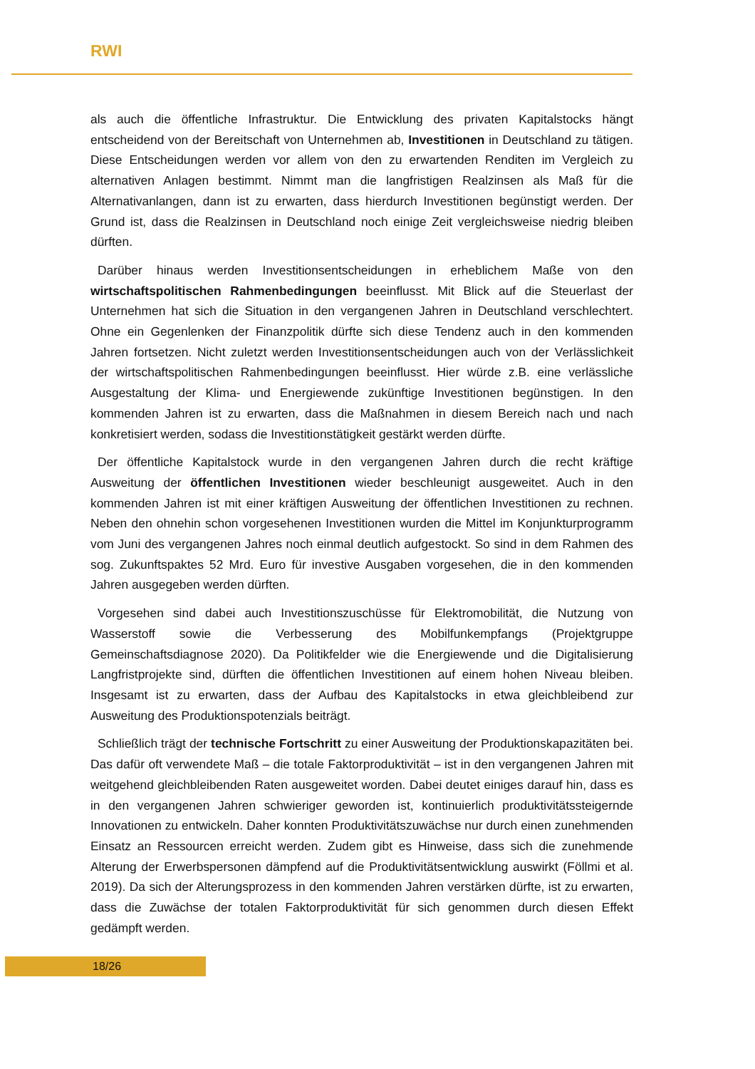RWI
als auch die öffentliche Infrastruktur. Die Entwicklung des privaten Kapitalstocks hängt entscheidend von der Bereitschaft von Unternehmen ab, Investitionen in Deutschland zu tätigen. Diese Entscheidungen werden vor allem von den zu erwartenden Renditen im Vergleich zu alternativen Anlagen bestimmt. Nimmt man die langfristigen Realzinsen als Maß für die Alternativanlangen, dann ist zu erwarten, dass hierdurch Investitionen begünstigt werden. Der Grund ist, dass die Realzinsen in Deutschland noch einige Zeit vergleichsweise niedrig bleiben dürften.
Darüber hinaus werden Investitionsentscheidungen in erheblichem Maße von den wirtschaftspolitischen Rahmenbedingungen beeinflusst. Mit Blick auf die Steuerlast der Unternehmen hat sich die Situation in den vergangenen Jahren in Deutschland verschlechtert. Ohne ein Gegenlenken der Finanzpolitik dürfte sich diese Tendenz auch in den kommenden Jahren fortsetzen. Nicht zuletzt werden Investitionsentscheidungen auch von der Verlässlichkeit der wirtschaftspolitischen Rahmenbedingungen beeinflusst. Hier würde z.B. eine verlässliche Ausgestaltung der Klima- und Energiewende zukünftige Investitionen begünstigen. In den kommenden Jahren ist zu erwarten, dass die Maßnahmen in diesem Bereich nach und nach konkretisiert werden, sodass die Investitionstätigkeit gestärkt werden dürfte.
Der öffentliche Kapitalstock wurde in den vergangenen Jahren durch die recht kräftige Ausweitung der öffentlichen Investitionen wieder beschleunigt ausgeweitet. Auch in den kommenden Jahren ist mit einer kräftigen Ausweitung der öffentlichen Investitionen zu rechnen. Neben den ohnehin schon vorgesehenen Investitionen wurden die Mittel im Konjunkturprogramm vom Juni des vergangenen Jahres noch einmal deutlich aufgestockt. So sind in dem Rahmen des sog. Zukunftspaktes 52 Mrd. Euro für investive Ausgaben vorgesehen, die in den kommenden Jahren ausgegeben werden dürften.
Vorgesehen sind dabei auch Investitionszuschüsse für Elektromobilität, die Nutzung von Wasserstoff sowie die Verbesserung des Mobilfunkempfangs (Projektgruppe Gemeinschaftsdiagnose 2020). Da Politikfelder wie die Energiewende und die Digitalisierung Langfristprojekte sind, dürften die öffentlichen Investitionen auf einem hohen Niveau bleiben. Insgesamt ist zu erwarten, dass der Aufbau des Kapitalstocks in etwa gleichbleibend zur Ausweitung des Produktionspotenzials beiträgt.
Schließlich trägt der technische Fortschritt zu einer Ausweitung der Produktionskapazitäten bei. Das dafür oft verwendete Maß – die totale Faktorproduktivität – ist in den vergangenen Jahren mit weitgehend gleichbleibenden Raten ausgeweitet worden. Dabei deutet einiges darauf hin, dass es in den vergangenen Jahren schwieriger geworden ist, kontinuierlich produktivitätssteigernde Innovationen zu entwickeln. Daher konnten Produktivitätszuwächse nur durch einen zunehmenden Einsatz an Ressourcen erreicht werden. Zudem gibt es Hinweise, dass sich die zunehmende Alterung der Erwerbspersonen dämpfend auf die Produktivitätsentwicklung auswirkt (Föllmi et al. 2019). Da sich der Alterungsprozess in den kommenden Jahren verstärken dürfte, ist zu erwarten, dass die Zuwächse der totalen Faktorproduktivität für sich genommen durch diesen Effekt gedämpft werden.
18/26